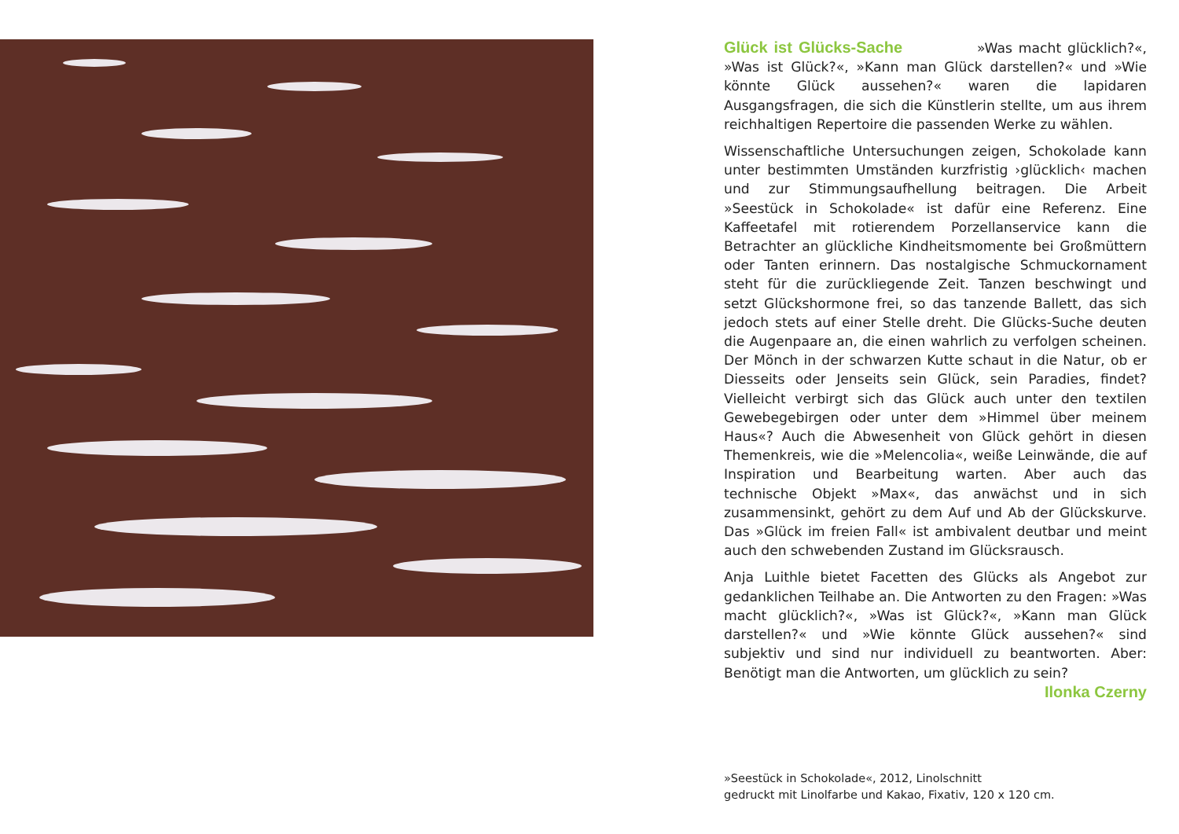Glück ist Glücks-Sache »Was macht glücklich?«, »Was ist Glück?«, »Kann man Glück darstellen?« und »Wie könnte Glück aussehen?« waren die lapidaren Ausgangsfragen, die sich die Künstlerin stellte, um aus ihrem reichhaltigen Repertoire die passenden Werke zu wählen.
Wissenschaftliche Untersuchungen zeigen, Schokolade kann unter bestimmten Umständen kurzfristig ›glücklich‹ machen und zur Stimmungsaufhellung beitragen. Die Arbeit »Seestück in Schokolade« ist dafür eine Referenz. Eine Kaffeetafel mit rotierendem Porzellanservice kann die Betrachter an glückliche Kindheitsmomente bei Großmüttern oder Tanten erinnern. Das nostalgische Schmuckornament steht für die zurückliegende Zeit. Tanzen beschwingt und setzt Glückshormone frei, so das tanzende Ballett, das sich jedoch stets auf einer Stelle dreht. Die Glücks-Suche deuten die Augenpaare an, die einen wahrlich zu verfolgen scheinen. Der Mönch in der schwarzen Kutte schaut in die Natur, ob er Diesseits oder Jenseits sein Glück, sein Paradies, findet? Vielleicht verbirgt sich das Glück auch unter den textilen Gewebegebirgen oder unter dem »Himmel über meinem Haus«? Auch die Abwesenheit von Glück gehört in diesen Themenkreis, wie die »Melencolia«, weiße Leinwände, die auf Inspiration und Bearbeitung warten. Aber auch das technische Objekt »Max«, das anwächst und in sich zusammensinkt, gehört zu dem Auf und Ab der Glückskurve. Das »Glück im freien Fall« ist ambivalent deutbar und meint auch den schwebenden Zustand im Glücksrausch.
Anja Luithle bietet Facetten des Glücks als Angebot zur gedanklichen Teilhabe an. Die Antworten zu den Fragen: »Was macht glücklich?«, »Was ist Glück?«, »Kann man Glück darstellen?« und »Wie könnte Glück aussehen?« sind subjektiv und sind nur individuell zu beantworten. Aber: Benötigt man die Antworten, um glücklich zu sein? Ilonka Czerny
»Seestück in Schokolade«, 2012, Linolschnitt
gedruckt mit Linolfarbe und Kakao, Fixativ, 120 x 120 cm.